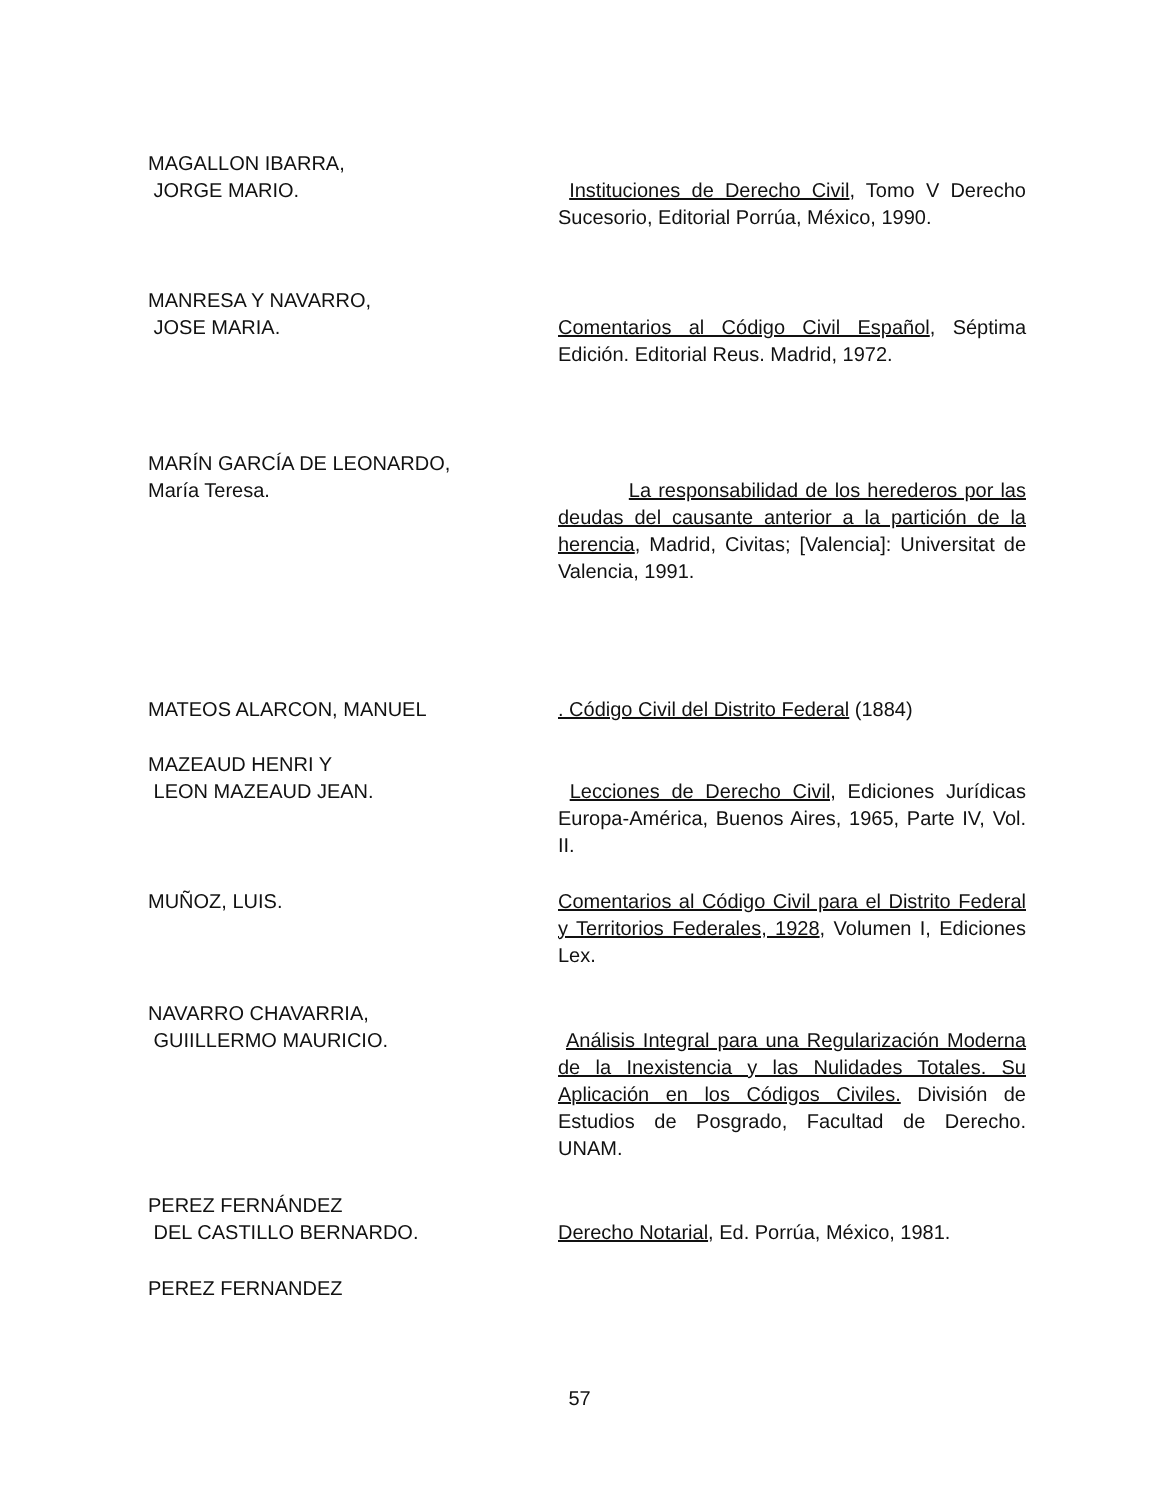MAGALLON IBARRA,
JORGE MARIO.
Instituciones de Derecho Civil, Tomo V Derecho Sucesorio, Editorial Porrúa, México, 1990.
MANRESA Y NAVARRO,
JOSE MARIA.
Comentarios al Código Civil Español, Séptima Edición. Editorial Reus. Madrid, 1972.
MARÍN GARCÍA DE LEONARDO,
María Teresa.
La responsabilidad de los herederos por las deudas del causante anterior a la partición de la herencia, Madrid, Civitas; [Valencia]: Universitat de Valencia, 1991.
MATEOS ALARCON, MANUEL . Código Civil del Distrito Federal (1884)
MAZEAUD HENRI Y
LEON MAZEAUD JEAN.
Lecciones de Derecho Civil, Ediciones Jurídicas Europa-América, Buenos Aires, 1965, Parte IV, Vol. II.
MUÑOZ, LUIS. Comentarios al Código Civil para el Distrito Federal y Territorios Federales, 1928, Volumen I, Ediciones Lex.
NAVARRO CHAVARRIA,
GUIILLERMO MAURICIO.
Análisis Integral para una Regularización Moderna de la Inexistencia y las Nulidades Totales. Su Aplicación en los Códigos Civiles. División de Estudios de Posgrado, Facultad de Derecho. UNAM.
PEREZ FERNÁNDEZ
DEL CASTILLO BERNARDO.
Derecho Notarial, Ed. Porrúa, México, 1981.
PEREZ FERNANDEZ
57